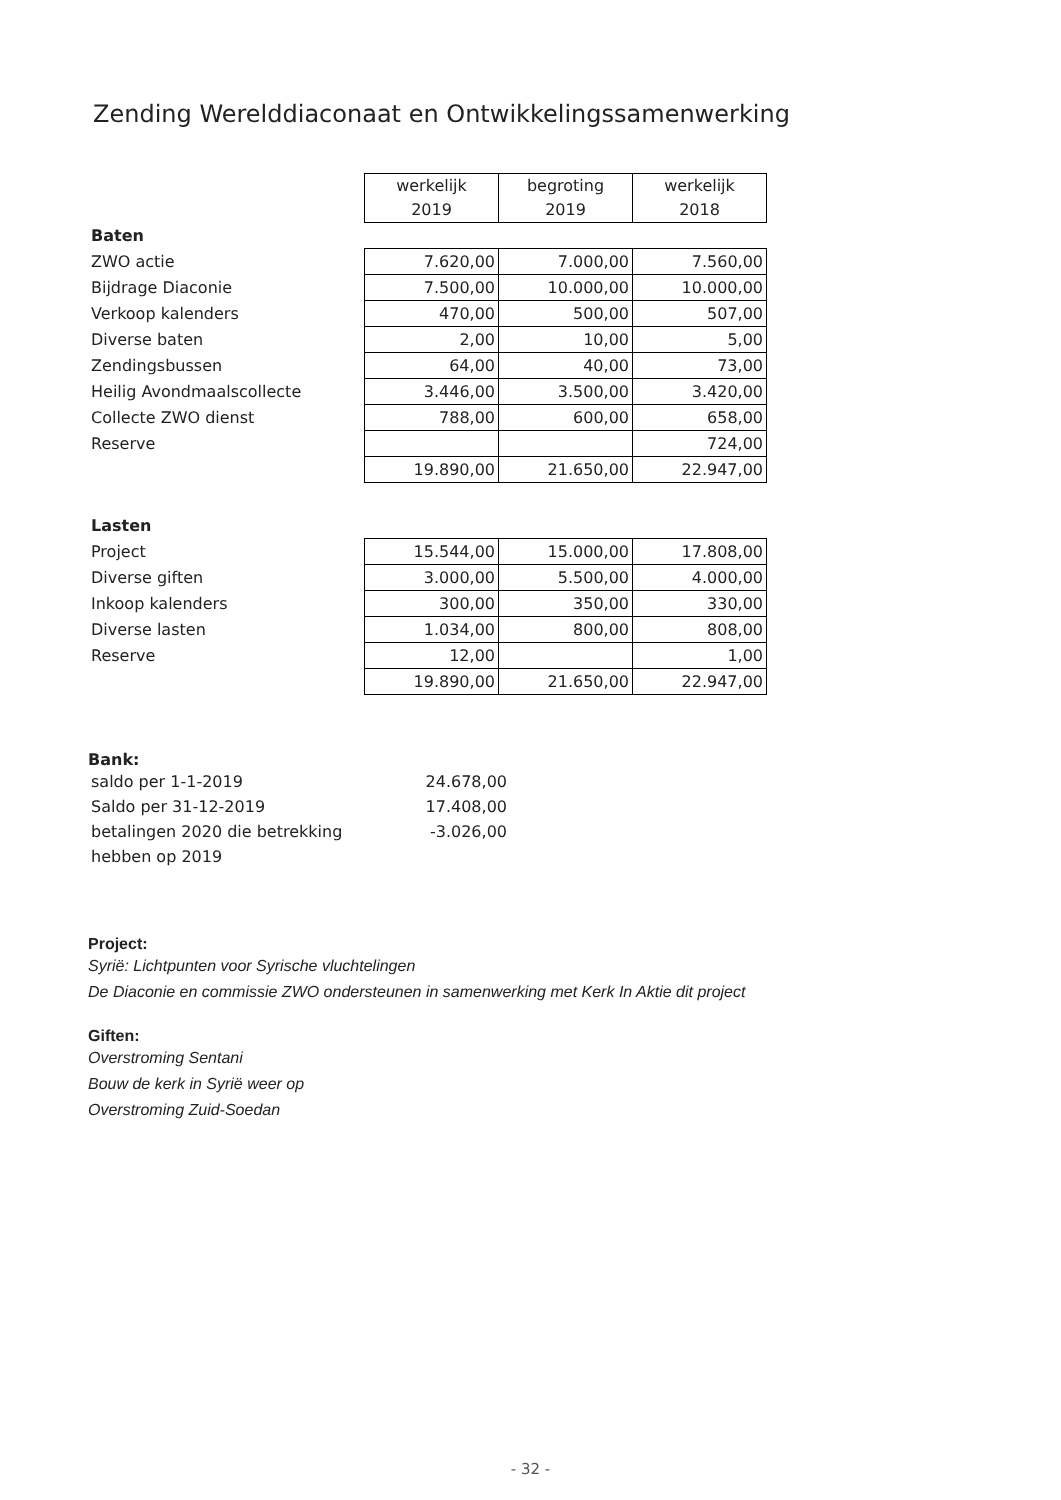Zending Werelddiaconaat en Ontwikkelingssamenwerking
| | werkelijk 2019 | begroting 2019 | werkelijk 2018 |
| Baten | | | |
| ZWO actie | 7.620,00 | 7.000,00 | 7.560,00 |
| Bijdrage Diaconie | 7.500,00 | 10.000,00 | 10.000,00 |
| Verkoop kalenders | 470,00 | 500,00 | 507,00 |
| Diverse baten | 2,00 | 10,00 | 5,00 |
| Zendingsbussen | 64,00 | 40,00 | 73,00 |
| Heilig Avondmaalscollecte | 3.446,00 | 3.500,00 | 3.420,00 |
| Collecte ZWO dienst | 788,00 | 600,00 | 658,00 |
| Reserve | | | 724,00 |
| | 19.890,00 | 21.650,00 | 22.947,00 |
| Lasten | | | |
| Project | 15.544,00 | 15.000,00 | 17.808,00 |
| Diverse giften | 3.000,00 | 5.500,00 | 4.000,00 |
| Inkoop kalenders | 300,00 | 350,00 | 330,00 |
| Diverse lasten | 1.034,00 | 800,00 | 808,00 |
| Reserve | 12,00 | | 1,00 |
| | 19.890,00 | 21.650,00 | 22.947,00 |
Bank:
| saldo per 1-1-2019 | 24.678,00 |
| Saldo per 31-12-2019 | 17.408,00 |
| betalingen 2020 die betrekking | -3.026,00 |
| hebben op 2019 | |
Project:
Syrië: Lichtpunten voor Syrische vluchtelingen
De Diaconie en commissie ZWO ondersteunen in samenwerking met Kerk In Aktie dit project
Giften:
Overstroming Sentani
Bouw de kerk in Syrië weer op
Overstroming Zuid-Soedan
- 32 -